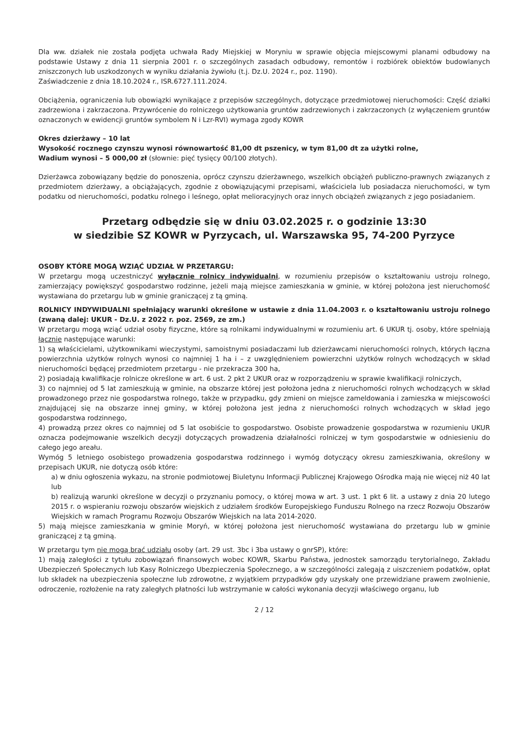Dla ww. działek nie została podjęta uchwała Rady Miejskiej w Moryniu w sprawie objęcia miejscowymi planami odbudowy na podstawie Ustawy z dnia 11 sierpnia 2001 r. o szczególnych zasadach odbudowy, remontów i rozbiórek obiektów budowlanych zniszczonych lub uszkodzonych w wyniku działania żywiołu (t.j. Dz.U. 2024 r., poz. 1190).
Zaświadczenie z dnia 18.10.2024 r., ISR.6727.111.2024.
Obciążenia, ograniczenia lub obowiązki wynikające z przepisów szczególnych, dotyczące przedmiotowej nieruchomości: Część działki zadrzewiona i zakrzaczona. Przywrócenie do rolniczego użytkowania gruntów zadrzewionych i zakrzaczonych (z wyłączeniem gruntów oznaczonych w ewidencji gruntów symbolem N i Lzr-RVI) wymaga zgody KOWR
Okres dzierżawy – 10 lat
Wysokość rocznego czynszu wynosi równowartość 81,00 dt pszenicy, w tym 81,00 dt za użytki rolne,
Wadium wynosi – 5 000,00 zł (słownie: pięć tysięcy 00/100 złotych).
Dzierżawca zobowiązany będzie do ponoszenia, oprócz czynszu dzierżawnego, wszelkich obciążeń publiczno-prawnych związanych z przedmiotem dzierżawy, a obciążających, zgodnie z obowiązującymi przepisami, właściciela lub posiadacza nieruchomości, w tym podatku od nieruchomości, podatku rolnego i leśnego, opłat melioracyjnych oraz innych obciążeń związanych z jego posiadaniem.
Przetarg odbędzie się w dniu 03.02.2025 r. o godzinie 13:30
w siedzibie SZ KOWR w Pyrzycach, ul. Warszawska 95, 74-200 Pyrzyce
OSOBY KTÓRE MOGĄ WZIĄĆ UDZIAŁ W PRZETARGU:
W przetargu mogą uczestniczyć wyłącznie rolnicy indywidualni, w rozumieniu przepisów o kształtowaniu ustroju rolnego, zamierzający powiększyć gospodarstwo rodzinne, jeżeli mają miejsce zamieszkania w gminie, w której położona jest nieruchomość wystawiana do przetargu lub w gminie graniczącej z tą gminą.
ROLNICY INDYWIDUALNI spełniający warunki określone w ustawie z dnia 11.04.2003 r. o kształtowaniu ustroju rolnego (zwaną dalej: UKUR - Dz.U. z 2022 r. poz. 2569, ze zm.)
W przetargu mogą wziąć udział osoby fizyczne, które są rolnikami indywidualnymi w rozumieniu art. 6 UKUR tj. osoby, które spełniają łącznie następujące warunki:
1) są właścicielami, użytkownikami wieczystymi, samoistnymi posiadaczami lub dzierżawcami nieruchomości rolnych, których łączna powierzchnia użytków rolnych wynosi co najmniej 1 ha i – z uwzględnieniem powierzchni użytków rolnych wchodzących w skład nieruchomości będącej przedmiotem przetargu - nie przekracza 300 ha,
2) posiadają kwalifikacje rolnicze określone w art. 6 ust. 2 pkt 2 UKUR oraz w rozporządzeniu w sprawie kwalifikacji rolniczych,
3) co najmniej od 5 lat zamieszkują w gminie, na obszarze której jest położona jedna z nieruchomości rolnych wchodzących w skład prowadzonego przez nie gospodarstwa rolnego, także w przypadku, gdy zmieni on miejsce zameldowania i zamieszka w miejscowości znajdującej się na obszarze innej gminy, w której położona jest jedna z nieruchomości rolnych wchodzących w skład jego gospodarstwa rodzinnego,
4) prowadzą przez okres co najmniej od 5 lat osobiście to gospodarstwo. Osobiste prowadzenie gospodarstwa w rozumieniu UKUR oznacza podejmowanie wszelkich decyzji dotyczących prowadzenia działalności rolniczej w tym gospodarstwie w odniesieniu do całego jego areału.
Wymóg 5 letniego osobistego prowadzenia gospodarstwa rodzinnego i wymóg dotyczący okresu zamieszkiwania, określony w przepisach UKUR, nie dotyczą osób które:
a) w dniu ogłoszenia wykazu, na stronie podmiotowej Biuletynu Informacji Publicznej Krajowego Ośrodka mają nie więcej niż 40 lat lub
b) realizują warunki określone w decyzji o przyznaniu pomocy, o której mowa w art. 3 ust. 1 pkt 6 lit. a ustawy z dnia 20 lutego 2015 r. o wspieraniu rozwoju obszarów wiejskich z udziałem środków Europejskiego Funduszu Rolnego na rzecz Rozwoju Obszarów Wiejskich w ramach Programu Rozwoju Obszarów Wiejskich na lata 2014-2020.
5) mają miejsce zamieszkania w gminie Moryń, w której położona jest nieruchomość wystawiana do przetargu lub w gminie graniczącej z tą gminą.
W przetargu tym nie mogą brać udziału osoby (art. 29 ust. 3bc i 3ba ustawy o gnrSP), które:
1) mają zaległości z tytułu zobowiązań finansowych wobec KOWR, Skarbu Państwa, jednostek samorządu terytorialnego, Zakładu Ubezpieczeń Społecznych lub Kasy Rolniczego Ubezpieczenia Społecznego, a w szczególności zalegają z uiszczeniem podatków, opłat lub składek na ubezpieczenia społeczne lub zdrowotne, z wyjątkiem przypadków gdy uzyskały one przewidziane prawem zwolnienie, odroczenie, rozłożenie na raty zaległych płatności lub wstrzymanie w całości wykonania decyzji właściwego organu, lub
2 / 12